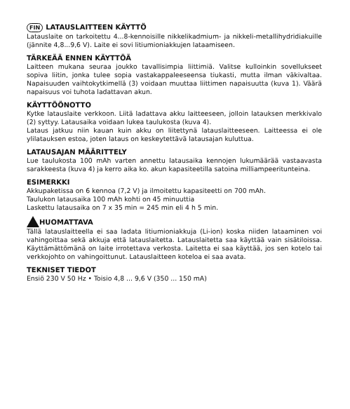FIN LATAUSLAITTEEN KÄYTTÖ
Latauslaite on tarkoitettu 4...8-kennoisille nikkelikadmium- ja nikkeli-metallihydridiakuille (jännite 4,8...9,6 V). Laite ei sovi litiumioniakkujen lataamiseen.
TÄRKEÄÄ ENNEN KÄYTTÖÄ
Laitteen mukana seuraa joukko tavallisimpia liittimiä. Valitse kulloinkin sovellukseet sopiva liitin, jonka tulee sopia vastakappaleeseensa tiukasti, mutta ilman väkivaltaa. Napaisuuden vaihtokytkimellä (3) voidaan muuttaa liittimen napaisuutta (kuva 1). Väärä napaisuus voi tuhota ladattavan akun.
KÄYTTÖÖNOTTO
Kytke latauslaite verkkoon. Liitä ladattava akku laitteeseen, jolloin latauksen merkkivalo (2) syttyy. Latausaika voidaan lukea taulukosta (kuva 4).
Lataus jatkuu niin kauan kuin akku on liitettynä latauslaitteeseen. Laitteessa ei ole ylilatauksen estoa, joten lataus on keskeytettävä latausajan kuluttua.
LATAUSAJAN MÄÄRITTELY
Lue taulukosta 100 mAh varten annettu latausaika kennojen lukumäärää vastaavasta sarakkeesta (kuva 4) ja kerro aika ko. akun kapasiteetilla satoina milliampeeritunteina.
ESIMERKKI
Akkupaketissa on 6 kennoa (7,2 V) ja ilmoitettu kapasiteetti on 700 mAh.
Taulukon latausaika 100 mAh kohti on 45 minuuttia
Laskettu latausaika on 7 x 35 min = 245 min eli 4 h 5 min.
HUOMATTAVA
Tällä latauslaitteella ei saa ladata litiumioniakkuja (Li-ion) koska niiden lataaminen voi vahingoittaa sekä akkuja että latauslaitetta. Latauslaitetta saa käyttää vain sisätiloissa. Käyttämättömänä on laite irrotettava verkosta. Laitetta ei saa käyttää, jos sen kotelo tai verkkojohto on vahingoittunut. Latauslaitteen koteloa ei saa avata.
TEKNISET TIEDOT
Ensiö 230 V 50 Hz • Toisio 4,8 ... 9,6 V (350 ... 150 mA)